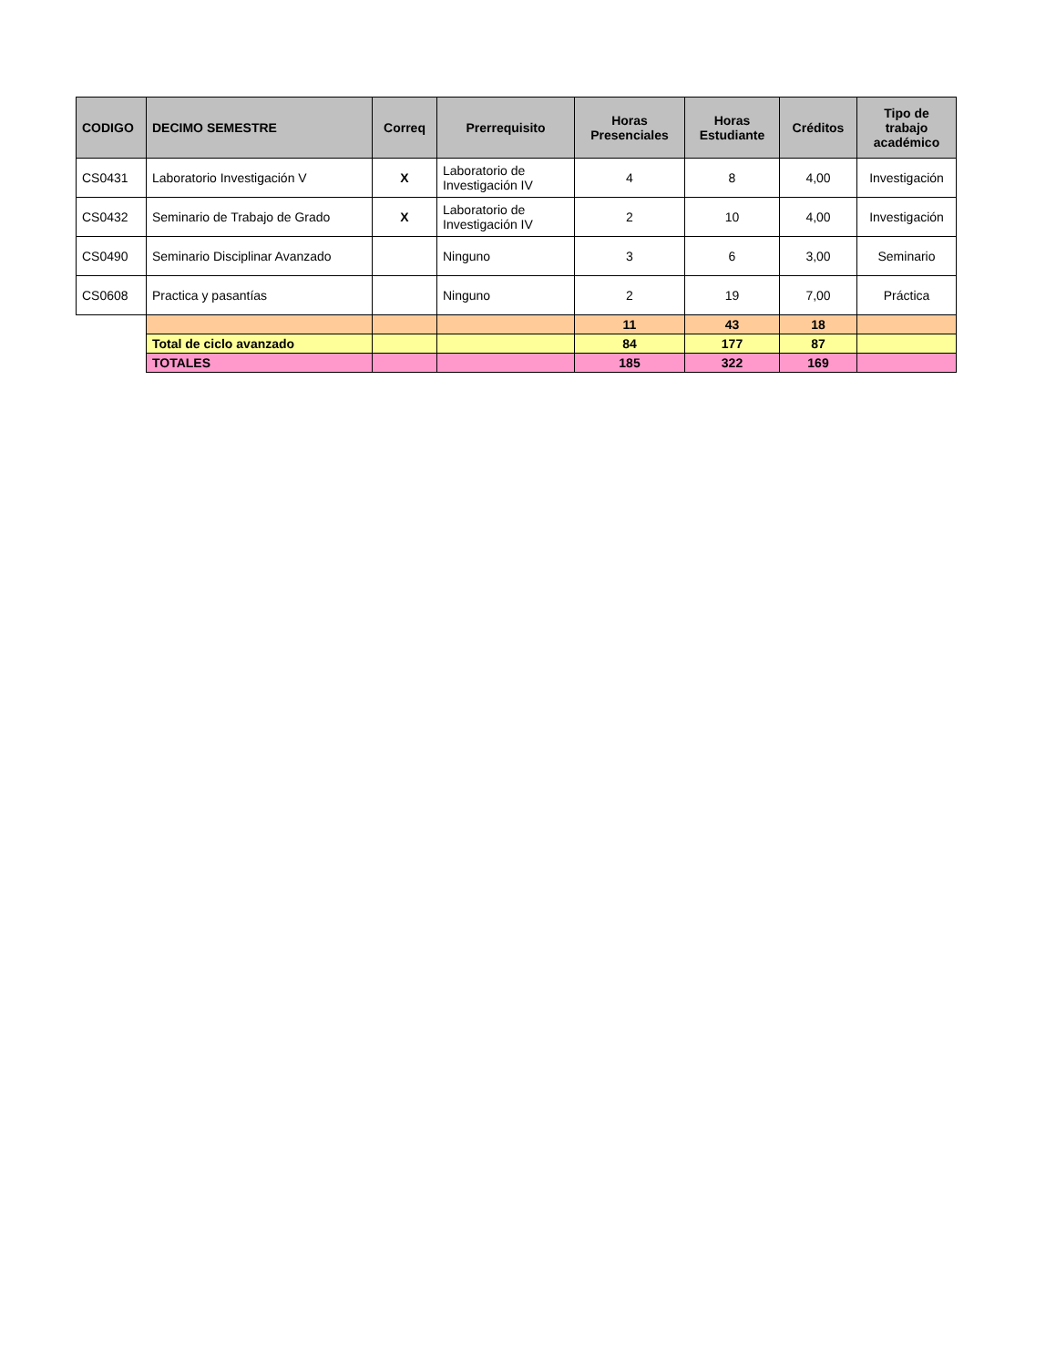| CODIGO | DECIMO SEMESTRE | Correq | Prerrequisito | Horas Presenciales | Horas Estudiante | Créditos | Tipo de trabajo académico |
| --- | --- | --- | --- | --- | --- | --- | --- |
| CS0431 | Laboratorio Investigación V | X | Laboratorio de Investigación IV | 4 | 8 | 4,00 | Investigación |
| CS0432 | Seminario de Trabajo de Grado | X | Laboratorio de Investigación IV | 2 | 10 | 4,00 | Investigación |
| CS0490 | Seminario Disciplinar Avanzado | | Ninguno | 3 | 6 | 3,00 | Seminario |
| CS0608 | Practica y pasantías | | Ninguno | 2 | 19 | 7,00 | Práctica |
| | | | | 11 | 43 | 18 | |
| | Total de ciclo avanzado | | | 84 | 177 | 87 | |
| | TOTALES | | | 185 | 322 | 169 | |